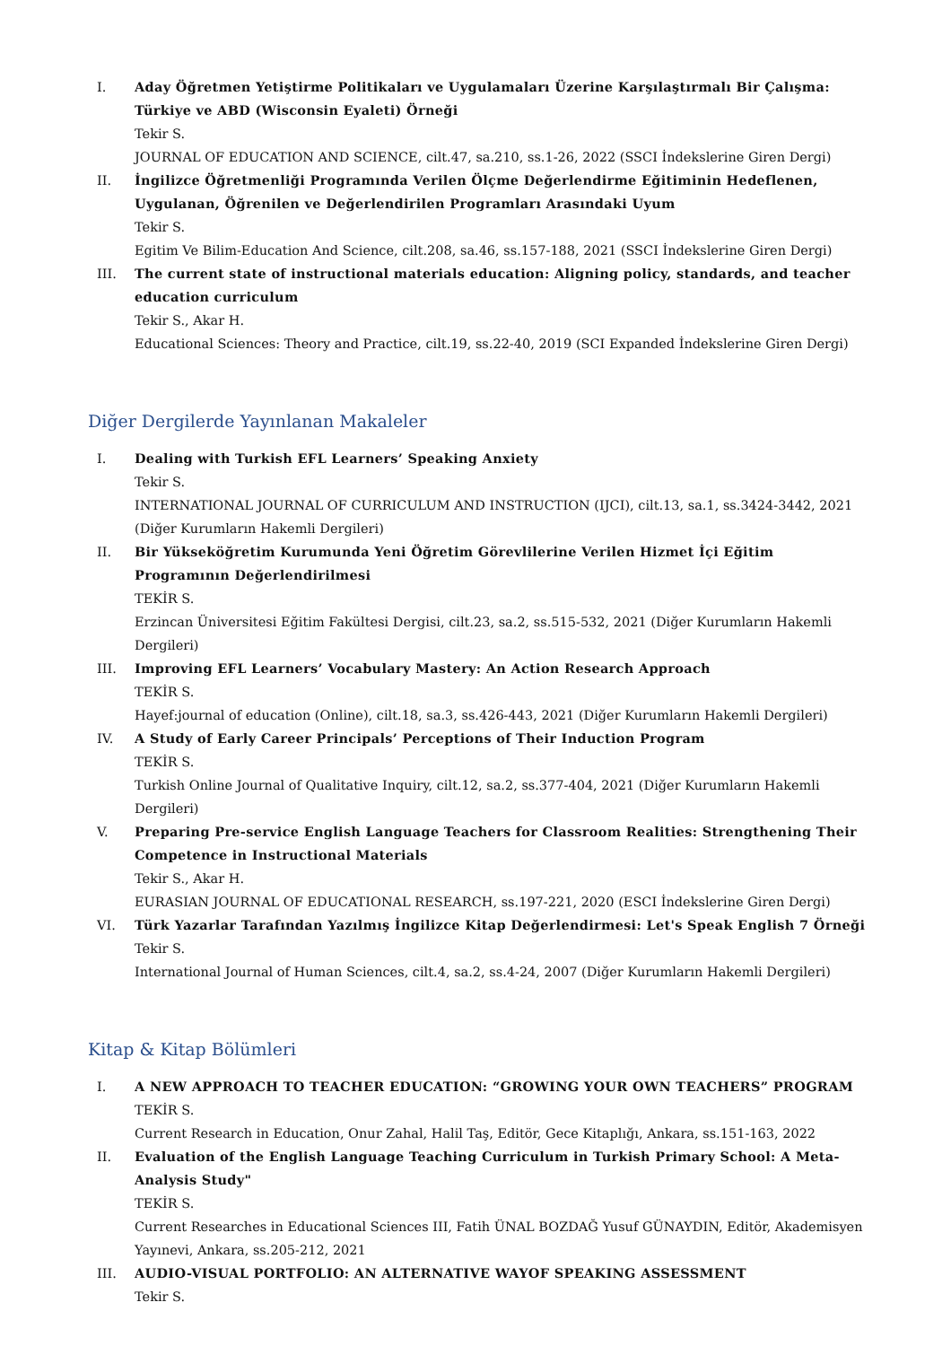I. Aday Öğretmen Yetiştirme Politikaları ve Uygulamaları Üzerine Karşılaştırmalı Bir Çalışma: Türkiye ve ABD (Wisconsin Eyaleti) Örneği
Tekir S.
JOURNAL OF EDUCATION AND SCIENCE, cilt.47, sa.210, ss.1-26, 2022 (SSCI İndekslerine Giren Dergi)
II. İngilizce Öğretmenliği Programında Verilen Ölçme Değerlendirme Eğitiminin Hedeflenen, Uygulanan, Öğrenilen ve Değerlendirilen Programları Arasındaki Uyum
Tekir S.
Egitim Ve Bilim-Education And Science, cilt.208, sa.46, ss.157-188, 2021 (SSCI İndekslerine Giren Dergi)
III. The current state of instructional materials education: Aligning policy, standards, and teacher education curriculum
Tekir S., Akar H.
Educational Sciences: Theory and Practice, cilt.19, ss.22-40, 2019 (SCI Expanded İndekslerine Giren Dergi)
Diğer Dergilerde Yayınlanan Makaleler
I. Dealing with Turkish EFL Learners’ Speaking Anxiety
Tekir S.
INTERNATIONAL JOURNAL OF CURRICULUM AND INSTRUCTION (IJCI), cilt.13, sa.1, ss.3424-3442, 2021 (Diğer Kurumların Hakemli Dergileri)
II. Bir Yükseköğretim Kurumunda Yeni Öğretim Görevlilerine Verilen Hizmet İçi Eğitim Programının Değerlendirilmesi
TEKİR S.
Erzincan Üniversitesi Eğitim Fakültesi Dergisi, cilt.23, sa.2, ss.515-532, 2021 (Diğer Kurumların Hakemli Dergileri)
III. Improving EFL Learners’ Vocabulary Mastery: An Action Research Approach
TEKİR S.
Hayef:journal of education (Online), cilt.18, sa.3, ss.426-443, 2021 (Diğer Kurumların Hakemli Dergileri)
IV. A Study of Early Career Principals’ Perceptions of Their Induction Program
TEKİR S.
Turkish Online Journal of Qualitative Inquiry, cilt.12, sa.2, ss.377-404, 2021 (Diğer Kurumların Hakemli Dergileri)
V. Preparing Pre-service English Language Teachers for Classroom Realities: Strengthening Their Competence in Instructional Materials
Tekir S., Akar H.
EURASIAN JOURNAL OF EDUCATIONAL RESEARCH, ss.197-221, 2020 (ESCI İndekslerine Giren Dergi)
VI. Türk Yazarlar Tarafından Yazılmış İngilizce Kitap Değerlendirmesi: Let's Speak English 7 Örneği
Tekir S.
International Journal of Human Sciences, cilt.4, sa.2, ss.4-24, 2007 (Diğer Kurumların Hakemli Dergileri)
Kitap & Kitap Bölümleri
I. A NEW APPROACH TO TEACHER EDUCATION: “GROWING YOUR OWN TEACHERS” PROGRAM
TEKİR S.
Current Research in Education, Onur Zahal, Halil Taş, Editör, Gece Kitaplığı, Ankara, ss.151-163, 2022
II. Evaluation of the English Language Teaching Curriculum in Turkish Primary School: A Meta-Analysis Study"
TEKİR S.
Current Researches in Educational Sciences III, Fatih ÜNAL BOZDAĞ Yusuf GÜNAYDIN, Editör, Akademisyen Yayınevi, Ankara, ss.205-212, 2021
III. AUDIO-VISUAL PORTFOLIO: AN ALTERNATIVE WAYOF SPEAKING ASSESSMENT
Tekir S.